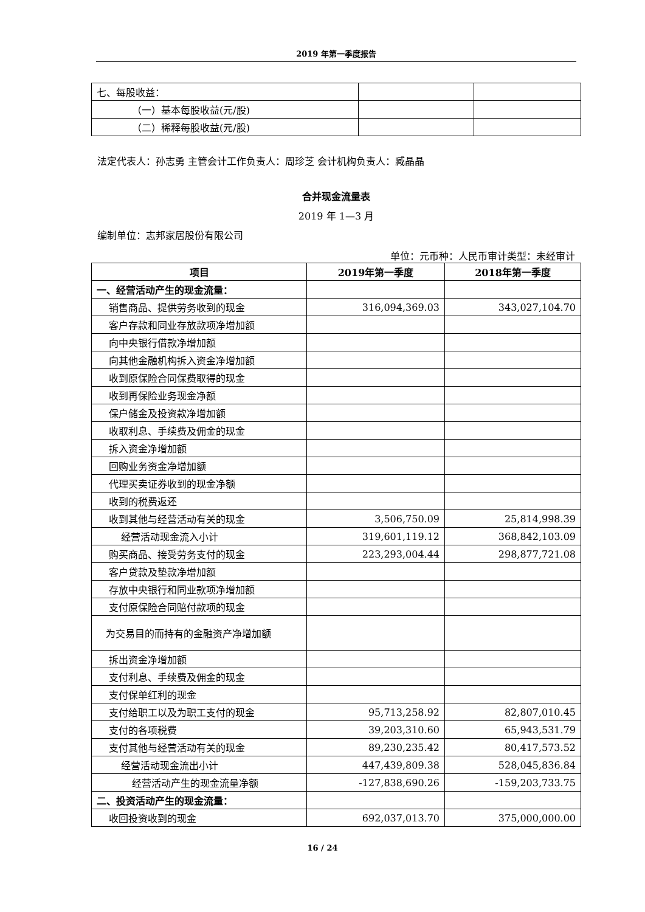2019 年第一季度报告
| 七、每股收益： | | |
| （一）基本每股收益(元/股) | | |
| （二）稀释每股收益(元/股) | | |
法定代表人：孙志勇 主管会计工作负责人：周珍芝 会计机构负责人：臧晶晶
合并现金流量表
2019 年 1—3 月
编制单位：志邦家居股份有限公司
单位：元币种：人民币审计类型：未经审计
| 项目 | 2019年第一季度 | 2018年第一季度 |
| --- | --- | --- |
| 一、经营活动产生的现金流量： | | |
| 销售商品、提供劳务收到的现金 | 316,094,369.03 | 343,027,104.70 |
| 客户存款和同业存放款项净增加额 | | |
| 向中央银行借款净增加额 | | |
| 向其他金融机构拆入资金净增加额 | | |
| 收到原保险合同保费取得的现金 | | |
| 收到再保险业务现金净额 | | |
| 保户储金及投资款净增加额 | | |
| 收取利息、手续费及佣金的现金 | | |
| 拆入资金净增加额 | | |
| 回购业务资金净增加额 | | |
| 代理买卖证券收到的现金净额 | | |
| 收到的税费返还 | | |
| 收到其他与经营活动有关的现金 | 3,506,750.09 | 25,814,998.39 |
| 经营活动现金流入小计 | 319,601,119.12 | 368,842,103.09 |
| 购买商品、接受劳务支付的现金 | 223,293,004.44 | 298,877,721.08 |
| 客户贷款及垫款净增加额 | | |
| 存放中央银行和同业款项净增加额 | | |
| 支付原保险合同赔付款项的现金 | | |
| 为交易目的而持有的金融资产净增加额 | | |
| 拆出资金净增加额 | | |
| 支付利息、手续费及佣金的现金 | | |
| 支付保单红利的现金 | | |
| 支付给职工以及为职工支付的现金 | 95,713,258.92 | 82,807,010.45 |
| 支付的各项税费 | 39,203,310.60 | 65,943,531.79 |
| 支付其他与经营活动有关的现金 | 89,230,235.42 | 80,417,573.52 |
| 经营活动现金流出小计 | 447,439,809.38 | 528,045,836.84 |
| 经营活动产生的现金流量净额 | -127,838,690.26 | -159,203,733.75 |
| 二、投资活动产生的现金流量： | | |
| 收回投资收到的现金 | 692,037,013.70 | 375,000,000.00 |
16 / 24